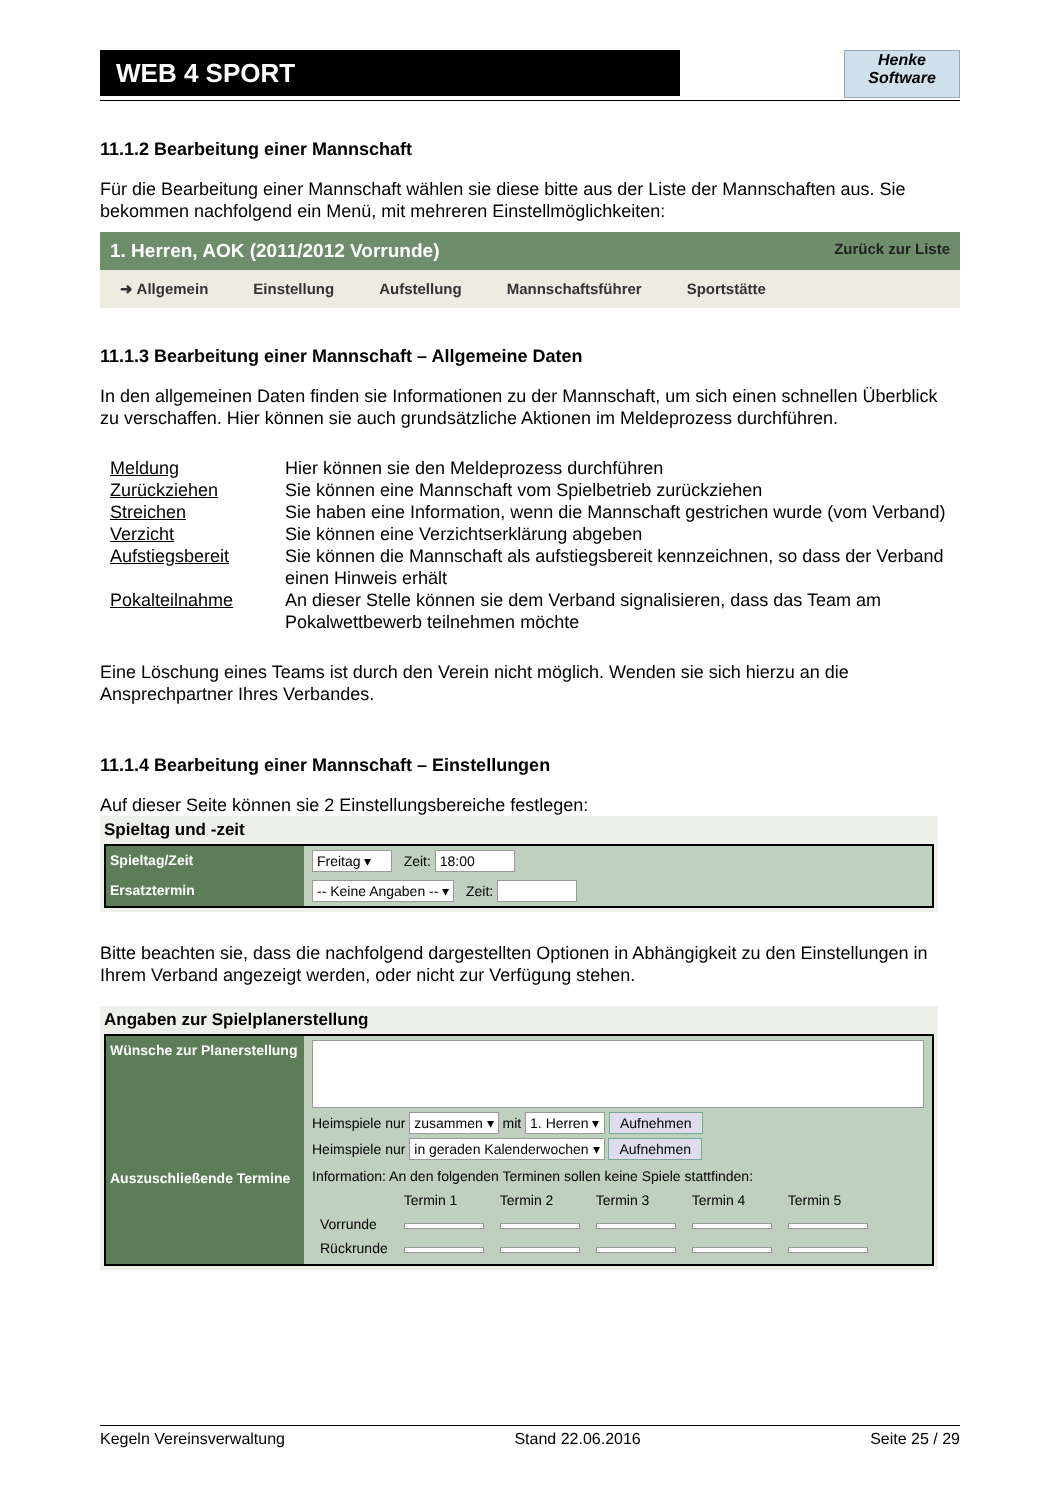WEB 4 SPORT
Henke
Software
11.1.2 Bearbeitung einer Mannschaft
Für die Bearbeitung einer Mannschaft wählen sie diese bitte aus der Liste der Mannschaften aus. Sie bekommen nachfolgend ein Menü, mit mehreren Einstellmöglichkeiten:
1. Herren, AOK (2011/2012 Vorrunde) Zurück zur Liste
➜ Allgemein Einstellung Aufstellung Mannschaftsführer Sportstätte
11.1.3 Bearbeitung einer Mannschaft – Allgemeine Daten
In den allgemeinen Daten finden sie Informationen zu der Mannschaft, um sich einen schnellen Überblick zu verschaffen. Hier können sie auch grundsätzliche Aktionen im Meldeprozess durchführen.
| Meldung | Hier können sie den Meldeprozess durchführen |
| Zurückziehen | Sie können eine Mannschaft vom Spielbetrieb zurückziehen |
| Streichen | Sie haben eine Information, wenn die Mannschaft gestrichen wurde (vom Verband) |
| Verzicht | Sie können eine Verzichtserklärung abgeben |
| Aufstiegsbereit | Sie können die Mannschaft als aufstiegsbereit kennzeichnen, so dass der Verband einen Hinweis erhält |
| Pokalteilnahme | An dieser Stelle können sie dem Verband signalisieren, dass das Team am Pokalwettbewerb teilnehmen möchte |
Eine Löschung eines Teams ist durch den Verein nicht möglich. Wenden sie sich hierzu an die Ansprechpartner Ihres Verbandes.
11.1.4 Bearbeitung einer Mannschaft – Einstellungen
Auf dieser Seite können sie 2 Einstellungsbereiche festlegen:
Spieltag und -zeit
| Spieltag/Zeit | Freitag ▾ Zeit: 18:00 |
| Ersatztermin | -- Keine Angaben -- ▾ Zeit: |
Bitte beachten sie, dass die nachfolgend dargestellten Optionen in Abhängigkeit zu den Einstellungen in Ihrem Verband angezeigt werden, oder nicht zur Verfügung stehen.
Angaben zur Spielplanerstellung
| Wünsche zur Planerstellung | Heimspiele nur zusammen ▾ mit 1. Herren ▾ Aufnehmen Heimspiele nur in geraden Kalenderwochen ▾ Aufnehmen |
| Auszuschließende Termine | Information: An den folgenden Terminen sollen keine Spiele stattfinden: / / Termin 1 / Termin 2 / Termin 3 / Termin 4 / Termin 5 / / Vorrunde / / / / / / / Rückrunde / / / / / / |
Kegeln Vereinsverwaltung Stand 22.06.2016 Seite 25 / 29